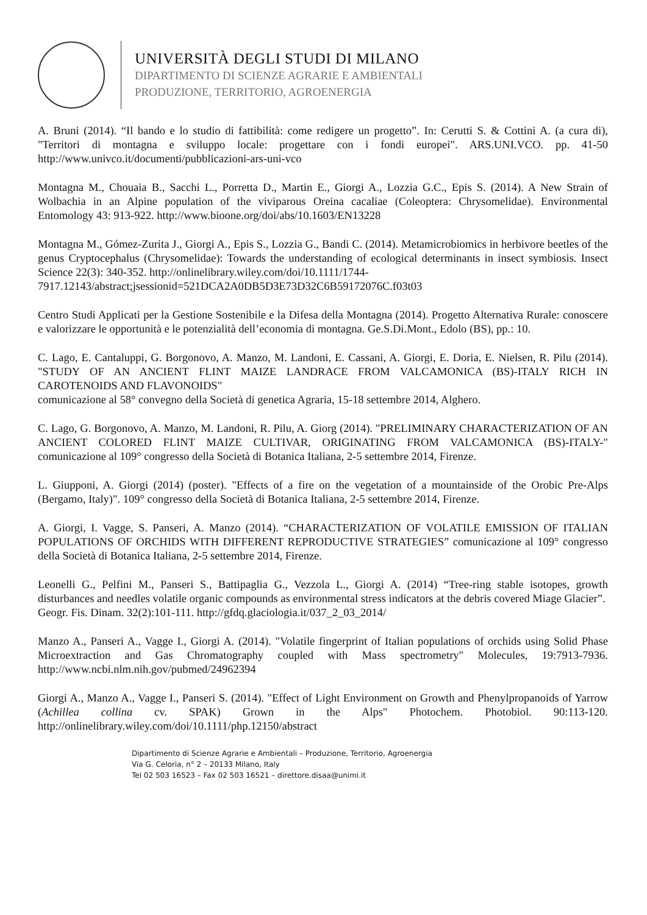UNIVERSITÀ DEGLI STUDI DI MILANO
DIPARTIMENTO DI SCIENZE AGRARIE E AMBIENTALI
PRODUZIONE, TERRITORIO, AGROENERGIA
A. Bruni (2014). “Il bando e lo studio di fattibilità: come redigere un progetto”. In: Cerutti S. & Cottini A. (a cura di), "Territori di montagna e sviluppo locale: progettare con i fondi europei". ARS.UNI.VCO. pp. 41-50 http://www.univco.it/documenti/pubblicazioni-ars-uni-vco
Montagna M., Chouaia B., Sacchi L., Porretta D., Martin E., Giorgi A., Lozzia G.C., Epis S. (2014). A New Strain of Wolbachia in an Alpine population of the viviparous Oreina cacaliae (Coleoptera: Chrysomelidae). Environmental Entomology 43: 913-922. http://www.bioone.org/doi/abs/10.1603/EN13228
Montagna M., Gómez-Zurita J., Giorgi A., Epis S., Lozzia G., Bandi C. (2014). Metamicrobiomics in herbivore beetles of the genus Cryptocephalus (Chrysomelidae): Towards the understanding of ecological determinants in insect symbiosis. Insect Science 22(3): 340-352. http://onlinelibrary.wiley.com/doi/10.1111/1744-
7917.12143/abstract;jsessionid=521DCA2A0DB5D3E73D32C6B59172076C.f03t03
Centro Studi Applicati per la Gestione Sostenibile e la Difesa della Montagna (2014). Progetto Alternativa Rurale: conoscere e valorizzare le opportunità e le potenzialità dell’economia di montagna. Ge.S.Di.Mont., Edolo (BS), pp.: 10.
C. Lago, E. Cantaluppi, G. Borgonovo, A. Manzo, M. Landoni, E. Cassani, A. Giorgi, E. Doria, E. Nielsen, R. Pilu (2014). "STUDY OF AN ANCIENT FLINT MAIZE LANDRACE FROM VALCAMONICA (BS)-ITALY RICH IN CAROTENOIDS AND FLAVONOIDS"
comunicazione al 58° convegno della Società di genetica Agraria, 15-18 settembre 2014, Alghero.
C. Lago, G. Borgonovo, A. Manzo, M. Landoni, R. Pilu, A. Giorg (2014). "PRELIMINARY CHARACTERIZATION OF AN ANCIENT COLORED FLINT MAIZE CULTIVAR, ORIGINATING FROM VALCAMONICA (BS)-ITALY-" comunicazione al 109° congresso della Società di Botanica Italiana, 2-5 settembre 2014, Firenze.
L. Giupponi, A. Giorgi (2014) (poster). "Effects of a fire on the vegetation of a mountainside of the Orobic Pre-Alps (Bergamo, Italy)". 109° congresso della Società di Botanica Italiana, 2-5 settembre 2014, Firenze.
A. Giorgi, I. Vagge, S. Panseri, A. Manzo (2014). “CHARACTERIZATION OF VOLATILE EMISSION OF ITALIAN POPULATIONS OF ORCHIDS WITH DIFFERENT REPRODUCTIVE STRATEGIES” comunicazione al 109° congresso della Società di Botanica Italiana, 2-5 settembre 2014, Firenze.
Leonelli G., Pelfini M., Panseri S., Battipaglia G., Vezzola L., Giorgi A. (2014) “Tree-ring stable isotopes, growth disturbances and needles volatile organic compounds as environmental stress indicators at the debris covered Miage Glacier”.
Geogr. Fis. Dinam. 32(2):101-111. http://gfdq.glaciologia.it/037_2_03_2014/
Manzo A., Panseri A., Vagge I., Giorgi A. (2014). "Volatile fingerprint of Italian populations of orchids using Solid Phase Microextraction and Gas Chromatography coupled with Mass spectrometry" Molecules, 19:7913-7936. http://www.ncbi.nlm.nih.gov/pubmed/24962394
Giorgi A., Manzo A., Vagge I., Panseri S. (2014). "Effect of Light Environment on Growth and Phenylpropanoids of Yarrow (Achillea collina cv. SPAK) Grown in the Alps" Photochem. Photobiol. 90:113-120. http://onlinelibrary.wiley.com/doi/10.1111/php.12150/abstract
Dipartimento di Scienze Agrarie e Ambientali – Produzione, Territorio, Agroenergia
Via G. Celoria, n° 2 – 20133 Milano, Italy
Tel 02 503 16523 – Fax 02 503 16521 – direttore.disaa@unimi.it